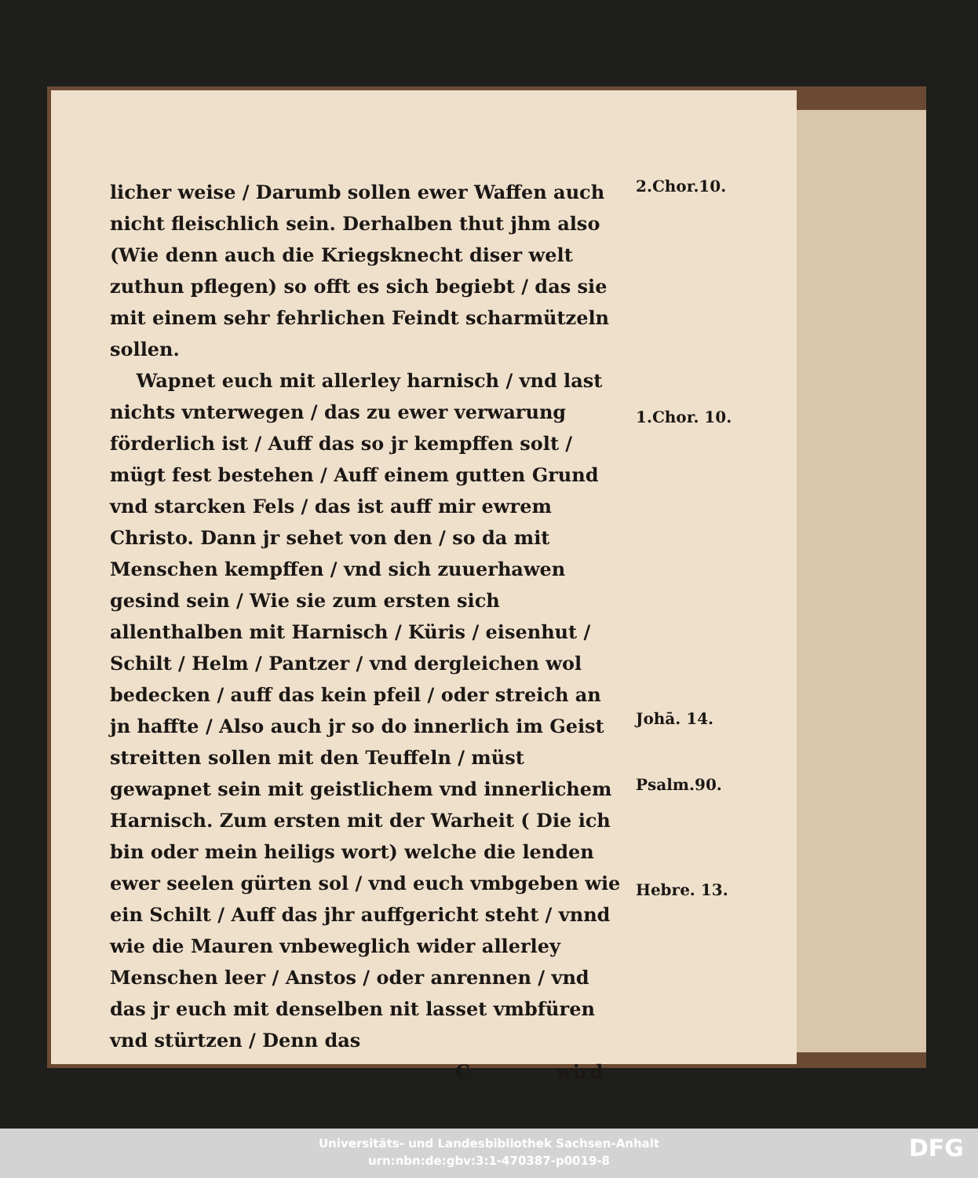licher weise / Darumb sollen ewer Waffen auch nicht fleischlich sein. Derhalben thut jhm also (Wie denn auch die Kriegsknecht diser welt zuthun pflegen) so offt es sich begiebt / das sie mit einem sehr fehrlichen Feindt scharmützeln sollen.
Wapnet euch mit allerley harnisch / vnd last nichts vnterwegen / das zu ewer verwarung förderlich ist / Auff das so jr kempffen solt / mügt fest bestehen / Auff einem gutten Grund vnd starcken Fels / das ist auff mir ewrem Christo. Dann jr sehet von den / so da mit Menschen kempffen / vnd sich zuuerhawen gesind sein / Wie sie zum ersten sich allenthalben mit Harnisch / Küris / eisenhut / Schilt / Helm / Pantzer / vnd dergleichen wol bedecken / auff das kein pfeil / oder streich an jn haffte / Also auch jr so do innerlich im Geist streitten sollen mit den Teuffeln / müst gewapnet sein mit geistlichem vnd innerlichem Harnisch. Zum ersten mit der Warheit ( Die ich bin oder mein heiligs wort) welche die lenden ewer seelen gürten sol / vnd euch vmbgeben wie ein Schilt / Auff das jhr auffgericht steht / vnnd wie die Mauren vnbeweglich wider allerley Menschen leer / Anstos / oder anrennen / vnd das jr euch mit denselben nit lasset vmbfüren vnd stürtzen / Denn das
Cwird
2.Chor.10.
1.Chor. 10.
Johā. 14.
Psalm.90.
Hebre. 13.
Universitäts- und Landesbibliothek Sachsen-Anhalt
urn:nbn:de:gbv:3:1-470387-p0019-8
DFG